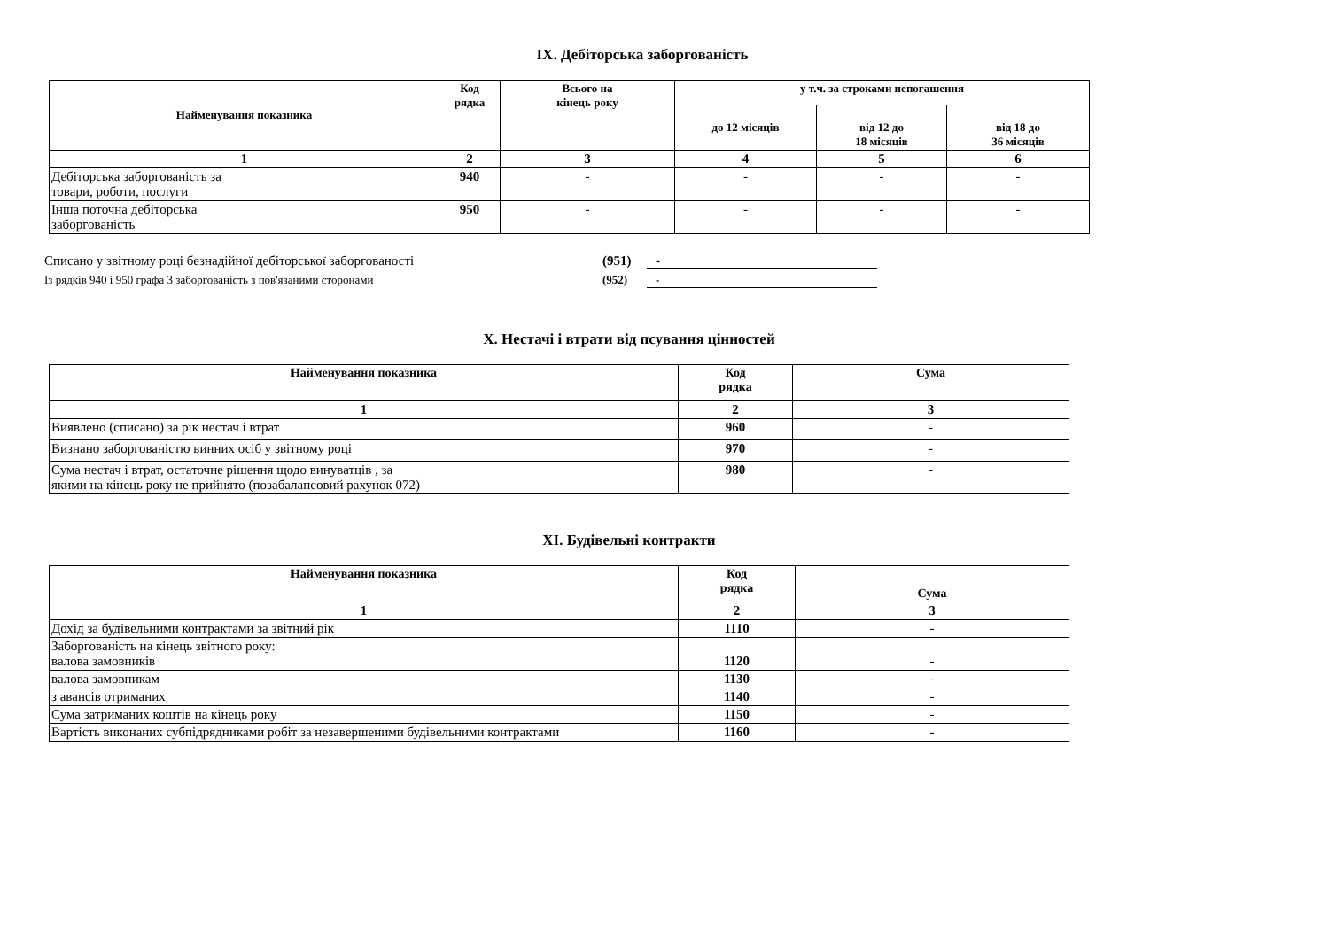IX. Дебіторська заборгованість
| Найменування показника | Код рядка | Всього на кінець року | у т.ч. за строками непогашення | | |
| --- | --- | --- | --- | --- | --- |
| | | | до 12 місяців | від 12 до 18 місяців | від 18 до 36 місяців |
| 1 | 2 | 3 | 4 | 5 | 6 |
| Дебіторська заборгованість за товари, роботи, послуги | 940 | - | - | - | - |
| Інша поточна дебіторська заборгованість | 950 | - | - | - | - |
Списано у звітному році безнадійної дебіторської заборгованості (951) -
Із рядків 940 і 950 графа 3 заборгованість з пов'язаними сторонами (952) -
X. Нестачі і втрати від псування цінностей
| Найменування показника | Код рядка | Сума |
| --- | --- | --- |
| 1 | 2 | 3 |
| Виявлено (списано) за рік нестач і втрат | 960 | - |
| Визнано заборгованістю винних осіб у звітному році | 970 | - |
| Сума нестач і втрат, остаточне рішення щодо винуватців , за якими на кінець року не прийнято (позабалансовий рахунок 072) | 980 | - |
XI. Будівельні контракти
| Найменування показника | Код рядка | Сума |
| --- | --- | --- |
| 1 | 2 | 3 |
| Дохід за будівельними контрактами за звітний рік | 1110 | - |
| Заборгованість на кінець звітного року: валова замовників | 1120 | - |
| валова замовникам | 1130 | - |
| з авансів отриманих | 1140 | - |
| Сума затриманих коштів на кінець року | 1150 | - |
| Вартість виконаних субпідрядниками робіт за незавершеними будівельними контрактами | 1160 | - |